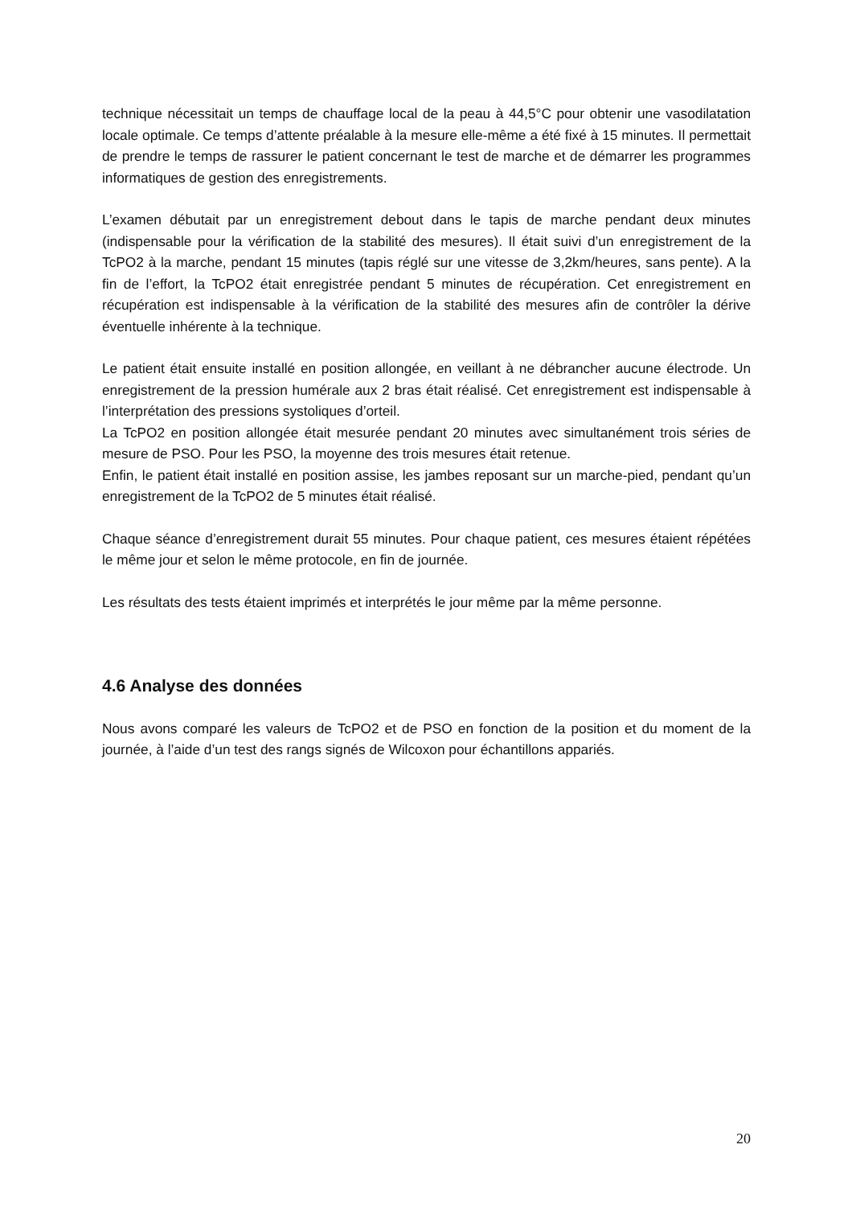technique nécessitait un temps de chauffage local de la peau à 44,5°C pour obtenir une vasodilatation locale optimale. Ce temps d’attente préalable à la mesure elle-même a été fixé à 15 minutes. Il permettait de prendre le temps de rassurer le patient concernant le test de marche et de démarrer les programmes informatiques de gestion des enregistrements.
L’examen débutait par un enregistrement debout dans le tapis de marche pendant deux minutes (indispensable pour la vérification de la stabilité des mesures). Il était suivi d’un enregistrement de la TcPO2 à la marche, pendant 15 minutes (tapis réglé sur une vitesse de 3,2km/heures, sans pente). A la fin de l’effort, la TcPO2 était enregistrée pendant 5 minutes de récupération. Cet enregistrement en récupération est indispensable à la vérification de la stabilité des mesures afin de contrôler la dérive éventuelle inhérente à la technique.
Le patient était ensuite installé en position allongée, en veillant à ne débrancher aucune électrode. Un enregistrement de la pression humérale aux 2 bras était réalisé. Cet enregistrement est indispensable à l’interprétation des pressions systoliques d’orteil.
La TcPO2 en position allongée était mesurée pendant 20 minutes avec simultanément trois séries de mesure de PSO. Pour les PSO, la moyenne des trois mesures était retenue.
Enfin, le patient était installé en position assise, les jambes reposant sur un marche-pied, pendant qu’un enregistrement de la TcPO2 de 5 minutes était réalisé.
Chaque séance d’enregistrement durait 55 minutes. Pour chaque patient, ces mesures étaient répétées le même jour et selon le même protocole, en fin de journée.
Les résultats des tests étaient imprimés et interprétés le jour même par la même personne.
4.6 Analyse des données
Nous avons comparé les valeurs de TcPO2 et de PSO en fonction de la position et du moment de la journée, à l’aide d’un test des rangs signés de Wilcoxon pour échantillons appariés.
20